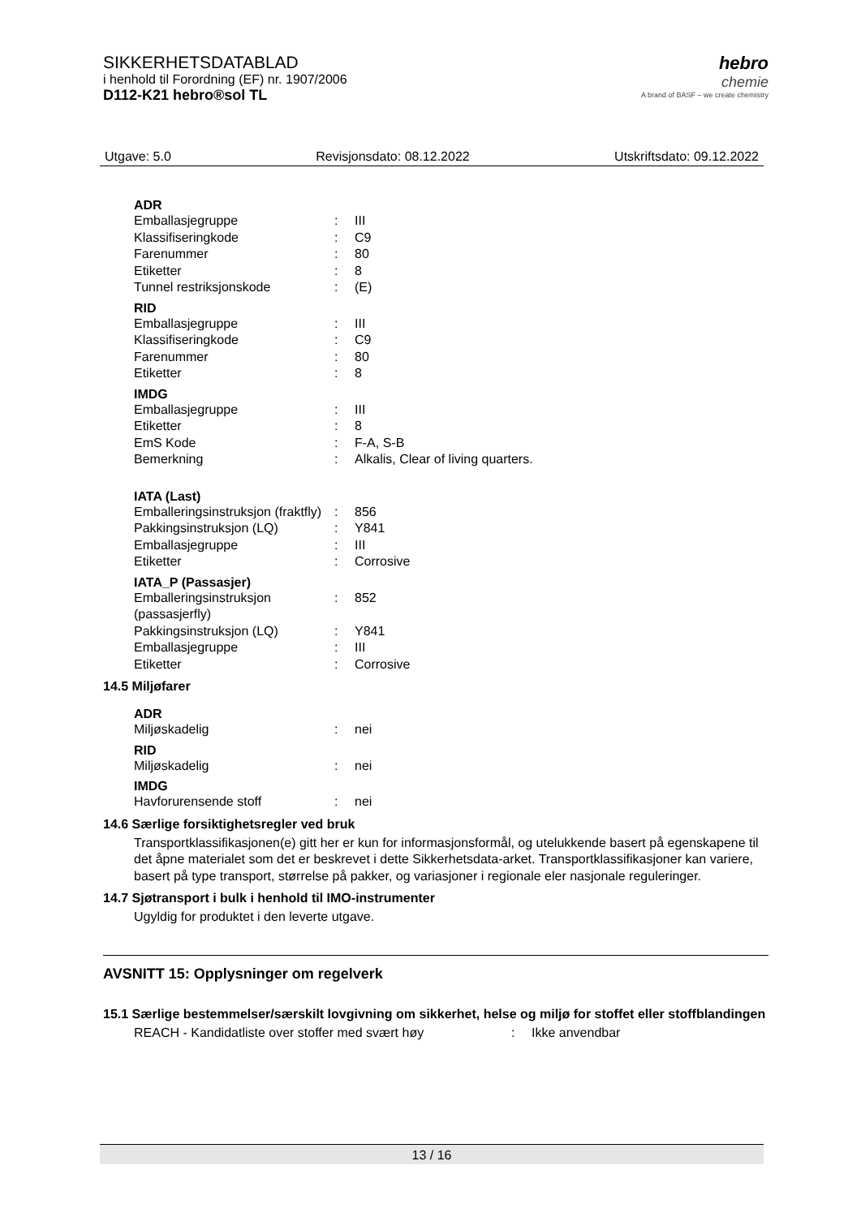SIKKERHETSDATABLAD
i henhold til Forordning (EF) nr. 1907/2006
D112-K21 hebro®sol TL
hebro
chemie
A brand of BASF – we create chemistry
Utgave: 5.0 Revisjonsdato: 08.12.2022 Utskriftsdato: 09.12.2022
ADR
| Emballasjegruppe | : | III |
| Klassifiseringkode | : | C9 |
| Farenummer | : | 80 |
| Etiketter | : | 8 |
| Tunnel restriksjonskode | : | (E) |
RID
| Emballasjegruppe | : | III |
| Klassifiseringkode | : | C9 |
| Farenummer | : | 80 |
| Etiketter | : | 8 |
IMDG
| Emballasjegruppe | : | III |
| Etiketter | : | 8 |
| EmS Kode | : | F-A, S-B |
| Bemerkning | : | Alkalis, Clear of living quarters. |
IATA (Last)
| Emballeringsinstruksjon (fraktfly) | : | 856 |
| Pakkingsinstruksjon (LQ) | : | Y841 |
| Emballasjegruppe | : | III |
| Etiketter | : | Corrosive |
IATA_P (Passasjer)
| Emballeringsinstruksjon (passasjerfly) | : | 852 |
| Pakkingsinstruksjon (LQ) | : | Y841 |
| Emballasjegruppe | : | III |
| Etiketter | : | Corrosive |
14.5 Miljøfarer
ADR
| Miljøskadelig | : | nei |
RID
| Miljøskadelig | : | nei |
IMDG
| Havforurensende stoff | : | nei |
14.6 Særlige forsiktighetsregler ved bruk
Transportklassifikasjonen(e) gitt her er kun for informasjonsformål, og utelukkende basert på egenskapene til det åpne materialet som det er beskrevet i dette Sikkerhetsdata-arket. Transportklassifikasjoner kan variere, basert på type transport, størrelse på pakker, og variasjoner i regionale eler nasjonale reguleringer.
14.7 Sjøtransport i bulk i henhold til IMO-instrumenter
Ugyldig for produktet i den leverte utgave.
AVSNITT 15: Opplysninger om regelverk
15.1 Særlige bestemmelser/særskilt lovgivning om sikkerhet, helse og miljø for stoffet eller stoffblandingen
| REACH - Kandidatliste over stoffer med svært høy | : | Ikke anvendbar |
13 / 16